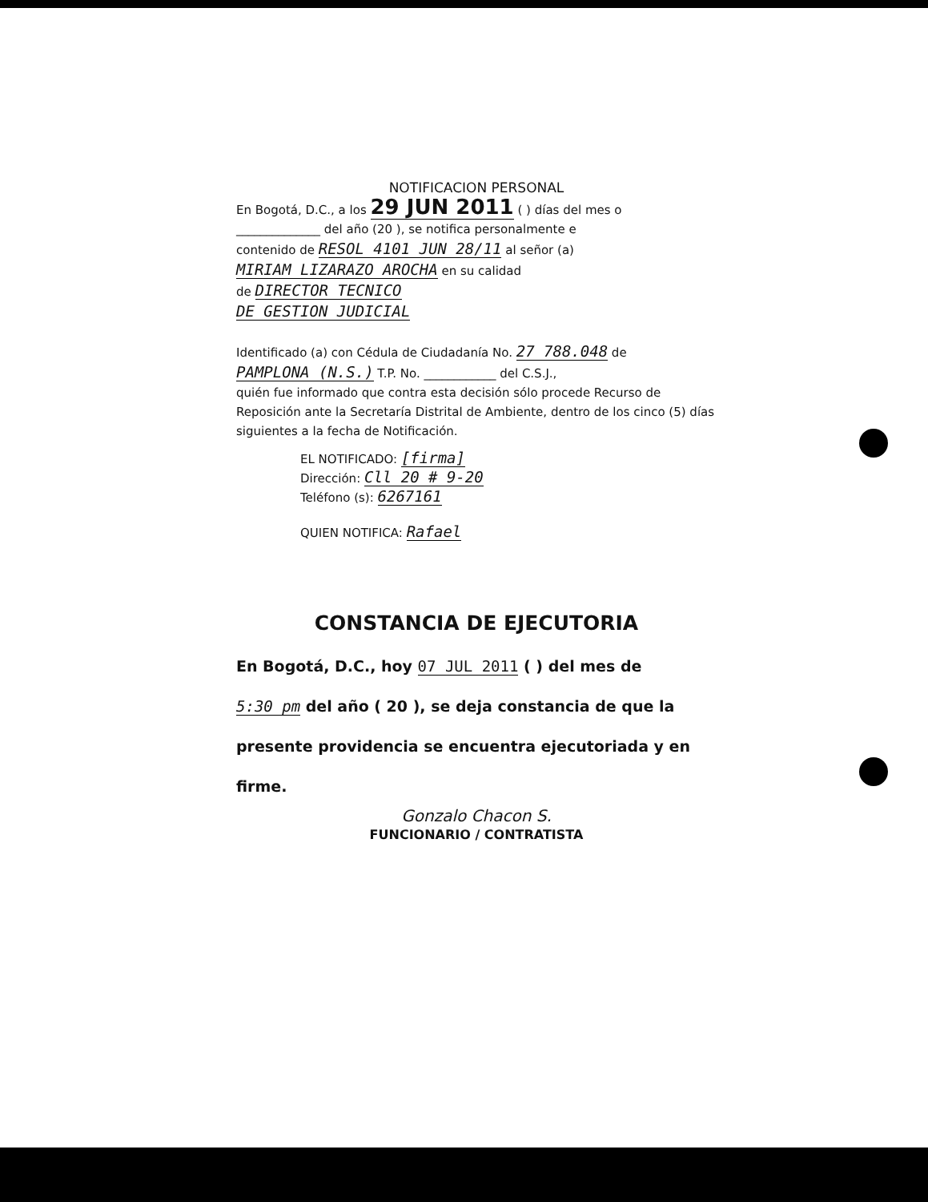NOTIFICACION PERSONAL
En Bogotá, D.C., a los 29 JUN 2011 ( ) días del mes o
______________ del año (20 ), se notifica personalmente e
contenido de RESOL 4101 JUN 28/11 al señor (a)
MIRIAM LIZARAZO AROCHA en su calidad
de DIRECTOR TECNICO
DE GESTION JUDICIAL
Identificado (a) con Cédula de Ciudadanía No. 27 788.048 de
PAMPLONA (N.S.) T.P. No. ____________ del C.S.J.,
quién fue informado que contra esta decisión sólo procede Recurso de Reposición ante la Secretaría Distrital de Ambiente, dentro de los cinco (5) días siguientes a la fecha de Notificación.
EL NOTIFICADO: [firma]
Dirección: Cll 20 # 9-20
Teléfono (s): 6267161
QUIEN NOTIFICA: Rafael
CONSTANCIA DE EJECUTORIA
En Bogotá, D.C., hoy 07 JUL 2011 ( ) del mes de
5:30 pm del año ( 20 ), se deja constancia de que la
presente providencia se encuentra ejecutoriada y en firme.
Gonzalo Chacon S.
FUNCIONARIO / CONTRATISTA